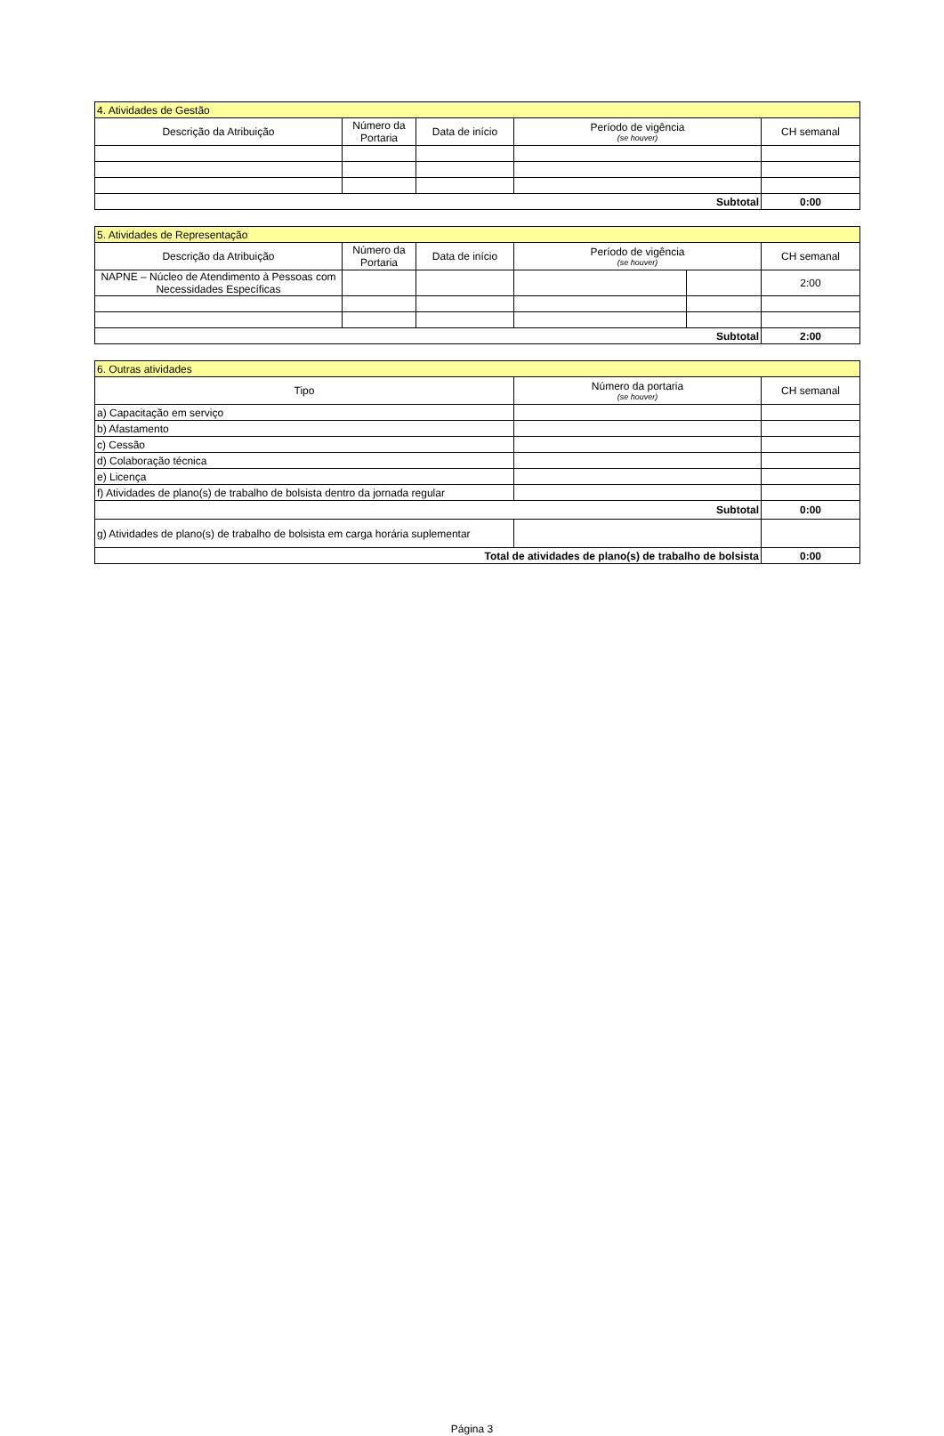| 4. Atividades de Gestão | | | | |
| Descrição da Atribuição | Número da Portaria | Data de início | Período de vigência (se houver) | CH semanal |
| Subtotal | | | | 0:00 |
| 5. Atividades de Representação | | | | | |
| Descrição da Atribuição | Número da Portaria | Data de início | Período de vigência (se houver) | | CH semanal |
| NAPNE – Núcleo de Atendimento à Pessoas com Necessidades Específicas | | | | | 2:00 |
| Subtotal | | | | | 2:00 |
| 6. Outras atividades | | |
| Tipo | Número da portaria (se houver) | CH semanal |
| a) Capacitação em serviço | | |
| b) Afastamento | | |
| c) Cessão | | |
| d) Colaboração técnica | | |
| e) Licença | | |
| f) Atividades de plano(s) de trabalho de bolsista dentro da jornada regular | | |
| Subtotal | | 0:00 |
| g) Atividades de plano(s) de trabalho de bolsista em carga horária suplementar | | |
| Total de atividades de plano(s) de trabalho de bolsista | | 0:00 |
Página 3